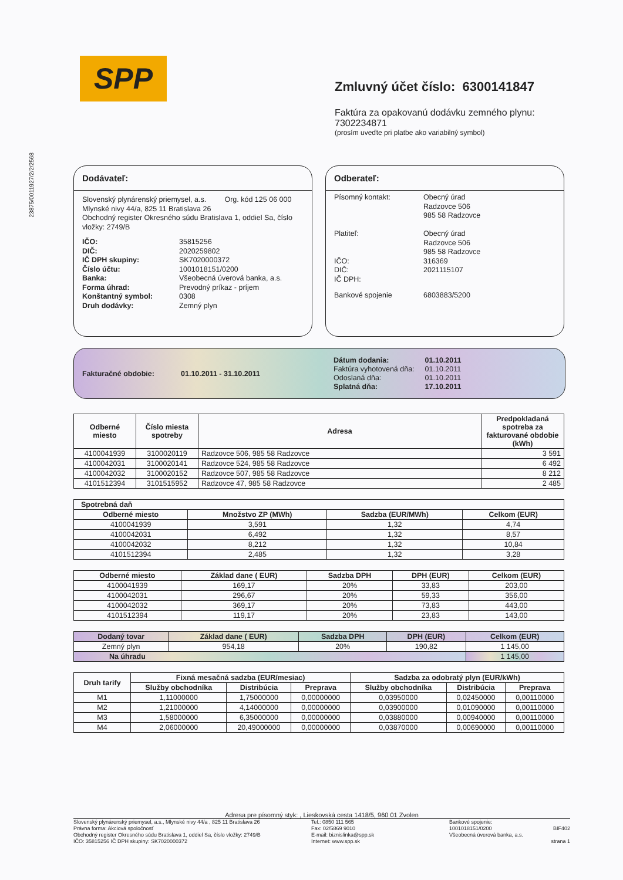SPP
23875/0011927/2/2/2568
Zmluvný účet číslo: 6300141847
Faktúra za opakovanú dodávku zemného plynu:
7302234871
(prosím uveďte pri platbe ako variabilný symbol)
Dodávateľ:
Slovenský plynárenský priemysel, a.s. Org. kód 125 06 000
Mlynské nivy 44/a, 825 11 Bratislava 26
Obchodný register Okresného súdu Bratislava 1, oddiel Sa, číslo vložky: 2749/B
| IČO: | 35815256 |
| DIČ: | 2020259802 |
| IČ DPH skupiny: | SK7020000372 |
| Číslo účtu: | 1001018151/0200 |
| Banka: | Všeobecná úverová banka, a.s. |
| Forma úhrad: | Prevodný príkaz - príjem |
| Konštantný symbol: | 0308 |
| Druh dodávky: | Zemný plyn |
Odberateľ:
| Písomný kontakt: | Obecný úrad Radzovce 506 985 58 Radzovce |
| Platiteľ: | Obecný úrad Radzovce 506 985 58 Radzovce |
| IČO: | 316369 |
| DIČ: | 2021115107 |
| IČ DPH: | |
| Bankové spojenie | 6803883/5200 |
Fakturačné obdobie: 01.10.2011 - 31.10.2011
Dátum dodania:
Faktúra vyhotovená dňa:
Odoslaná dňa:
Splatná dňa:
01.10.2011
01.10.2011
01.10.2011
17.10.2011
| Odberné miesto | Číslo miesta spotreby | Adresa | Predpokladaná spotreba za fakturované obdobie (kWh) |
| --- | --- | --- | --- |
| 4100041939 | 3100020119 | Radzovce 506, 985 58 Radzovce | 3 591 |
| 4100042031 | 3100020141 | Radzovce 524, 985 58 Radzovce | 6 492 |
| 4100042032 | 3100020152 | Radzovce 507, 985 58 Radzovce | 8 212 |
| 4101512394 | 3101515952 | Radzovce 47, 985 58 Radzovce | 2 485 |
| Spotrebná daň | | | |
| --- | --- | --- | --- |
| Odberné miesto | Množstvo ZP (MWh) | Sadzba (EUR/MWh) | Celkom (EUR) |
| 4100041939 | 3,591 | 1,32 | 4,74 |
| 4100042031 | 6,492 | 1,32 | 8,57 |
| 4100042032 | 8,212 | 1,32 | 10,84 |
| 4101512394 | 2,485 | 1,32 | 3,28 |
| Odberné miesto | Základ dane ( EUR) | Sadzba DPH | DPH (EUR) | Celkom (EUR) |
| --- | --- | --- | --- | --- |
| 4100041939 | 169,17 | 20% | 33,83 | 203,00 |
| 4100042031 | 296,67 | 20% | 59,33 | 356,00 |
| 4100042032 | 369,17 | 20% | 73,83 | 443,00 |
| 4101512394 | 119,17 | 20% | 23,83 | 143,00 |
| Dodaný tovar | Základ dane ( EUR) | Sadzba DPH | DPH (EUR) | Celkom (EUR) |
| --- | --- | --- | --- | --- |
| Zemný plyn | 954,18 | 20% | 190,82 | 1 145,00 |
| Na úhradu | | | | 1 145,00 |
| Druh tarify | Fixná mesačná sadzba (EUR/mesiac) | | | Sadzba za odobratý plyn (EUR/kWh) | | |
| --- | --- | --- | --- | --- | --- | --- |
| | Služby obchodníka | Distribúcia | Preprava | Služby obchodníka | Distribúcia | Preprava |
| M1 | 1,11000000 | 1,75000000 | 0,00000000 | 0,03950000 | 0,02450000 | 0,00110000 |
| M2 | 1,21000000 | 4,14000000 | 0,00000000 | 0,03900000 | 0,01090000 | 0,00110000 |
| M3 | 1,58000000 | 6,35000000 | 0,00000000 | 0,03880000 | 0,00940000 | 0,00110000 |
| M4 | 2,06000000 | 20,49000000 | 0,00000000 | 0,03870000 | 0,00690000 | 0,00110000 |
Adresa pre písomný styk: , Lieskovská cesta 1418/5, 960 01 Zvolen
Slovenský plynárenský priemysel, a.s., Mlynské nivy 44/a , 825 11 Bratislava 26
Právna forma: Akciová spoločnosť
Obchodný register Okresného súdu Bratislava 1, oddiel Sa, číslo vložky: 2749/B
IČO: 35815256 IČ DPH skupiny: SK7020000372
Tel.: 0850 111 565
Fax: 02/5869 9010
E-mail: biznislinka@spp.sk
Internet: www.spp.sk
Bankové spojenie:
1001018151/0200
Všeobecná úverová banka, a.s.
BIF402
strana 1